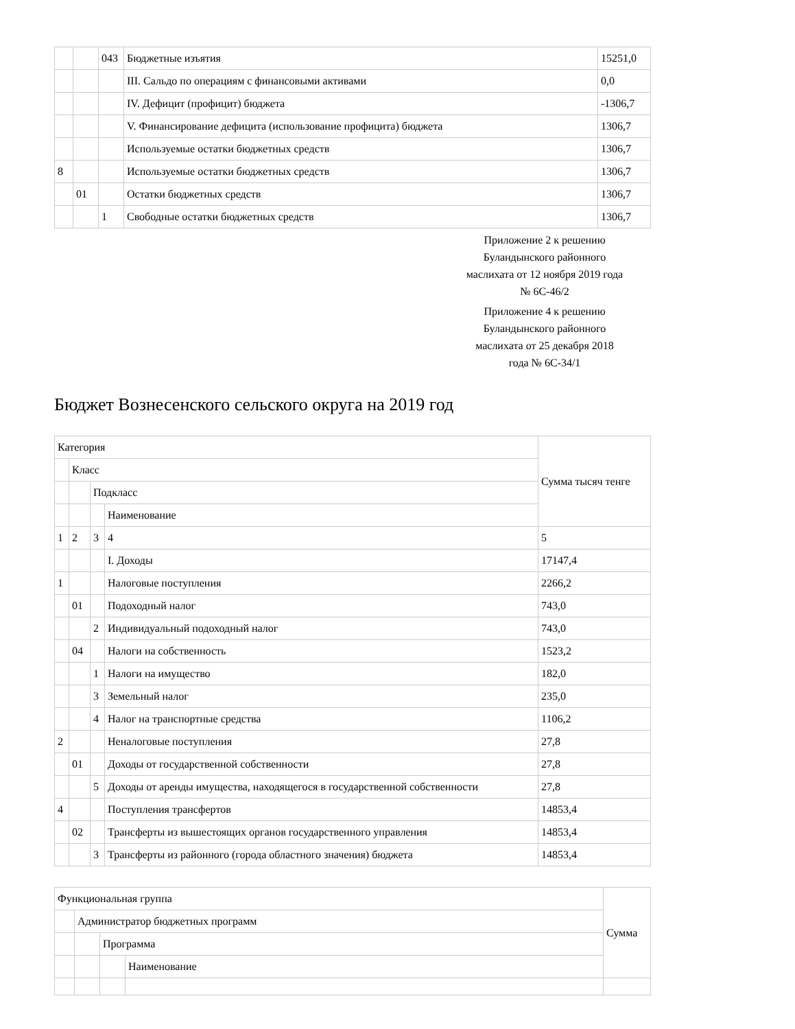| | | 043 | Бюджетные изъятия | 15251,0 |
| | | | III. Сальдо по операциям с финансовыми активами | 0,0 |
| | | | IV. Дефицит (профицит) бюджета | -1306,7 |
| | | | V. Финансирование дефицита (использование профицита) бюджета | 1306,7 |
| | | | Используемые остатки бюджетных средств | 1306,7 |
| 8 | | | Используемые остатки бюджетных средств | 1306,7 |
| | 01 | | Остатки бюджетных средств | 1306,7 |
| | | 1 | Свободные остатки бюджетных средств | 1306,7 |
Приложение 2 к решению Буландынского районного маслихата от 12 ноября 2019 года № 6С-46/2
Приложение 4 к решению Буландынского районного маслихата от 25 декабря 2018 года № 6С-34/1
Бюджет Вознесенского сельского округа на 2019 год
| Категория | | | | Сумма тысяч тенге |
| | Класс | | | |
| | | Подкласс | | |
| | | | Наименование | |
| 1 | 2 | 3 | 4 | 5 |
| | | | I. Доходы | 17147,4 |
| 1 | | | Налоговые поступления | 2266,2 |
| | 01 | | Подоходный налог | 743,0 |
| | | 2 | Индивидуальный подоходный налог | 743,0 |
| | 04 | | Налоги на собственность | 1523,2 |
| | | 1 | Налоги на имущество | 182,0 |
| | | 3 | Земельный налог | 235,0 |
| | | 4 | Налог на транспортные средства | 1106,2 |
| 2 | | | Неналоговые поступления | 27,8 |
| | 01 | | Доходы от государственной собственности | 27,8 |
| | | 5 | Доходы от аренды имущества, находящегося в государственной собственности | 27,8 |
| 4 | | | Поступления трансфертов | 14853,4 |
| | 02 | | Трансферты из вышестоящих органов государственного управления | 14853,4 |
| | | 3 | Трансферты из районного (города областного значения) бюджета | 14853,4 |
| Функциональная группа | | | | Сумма |
| | Администратор бюджетных программ | | | |
| | | Программа | | |
| | | | Наименование | |